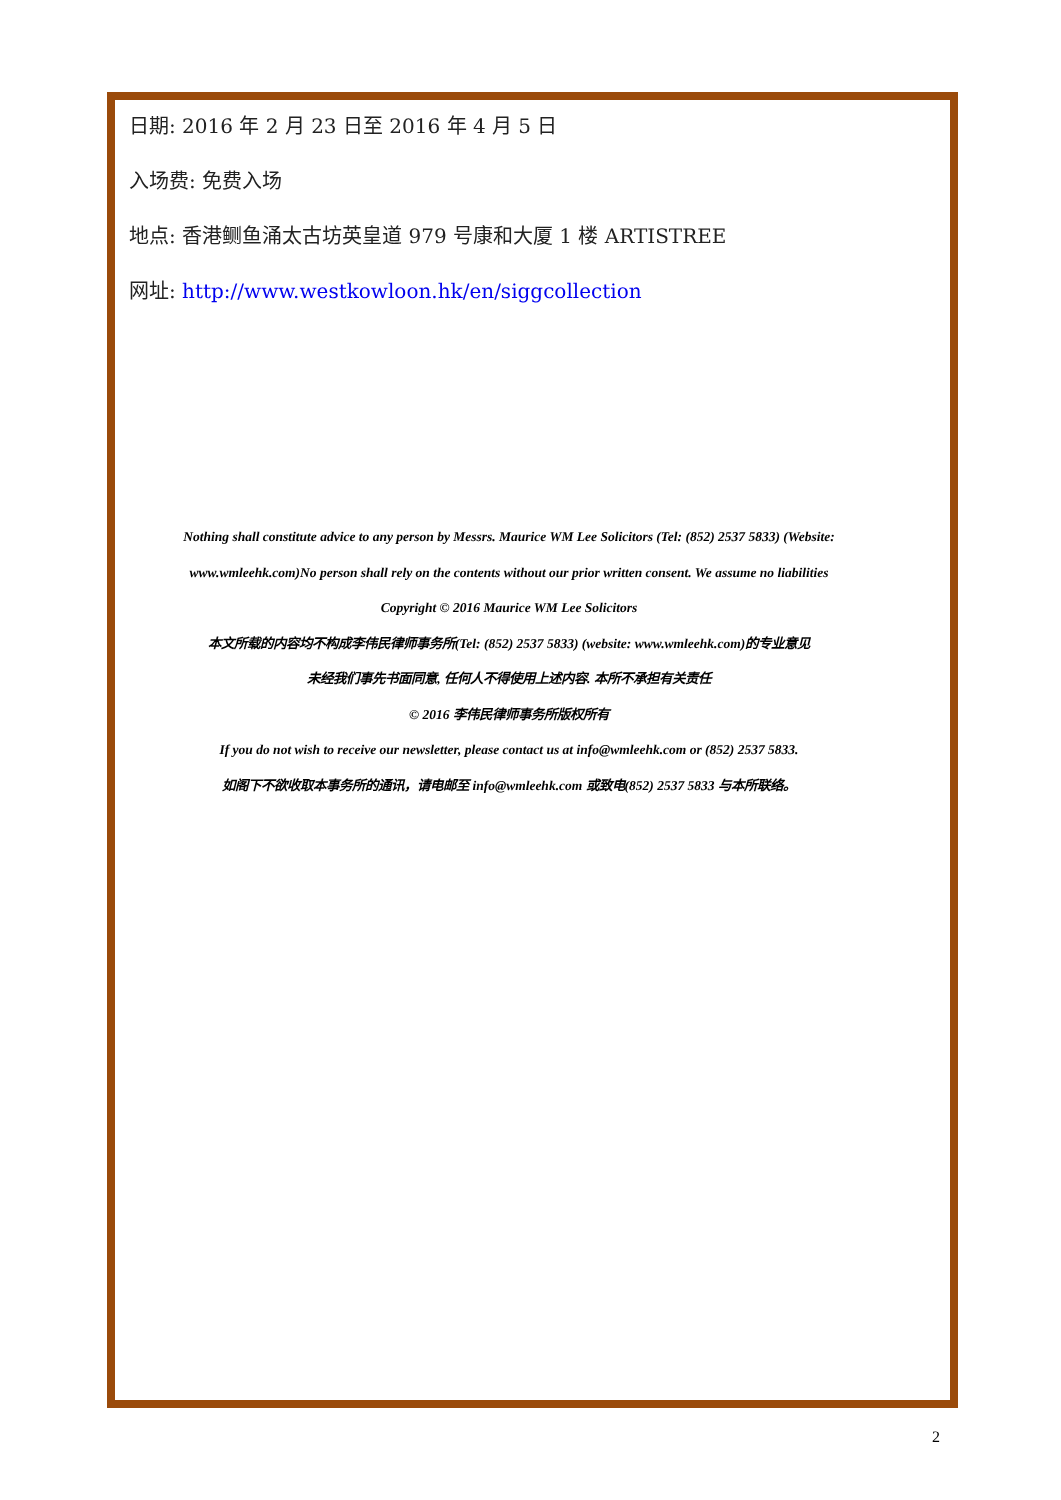日期: 2016 年 2 月 23 日至 2016 年 4 月 5 日
入场费: 免费入场
地点: 香港鲗鱼涌太古坊英皇道 979 号康和大厦 1 楼 ARTISTREE
网址: http://www.westkowloon.hk/en/siggcollection
Nothing shall constitute advice to any person by Messrs. Maurice WM Lee Solicitors (Tel: (852) 2537 5833) (Website:
www.wmleehk.com)No person shall rely on the contents without our prior written consent. We assume no liabilities
Copyright © 2016 Maurice WM Lee Solicitors
本文所载的内容均不构成李伟民律师事务所(Tel: (852) 2537 5833) (website: www.wmleehk.com)的专业意见
未经我们事先书面同意, 任何人不得使用上述内容. 本所不承担有关责任
© 2016 李伟民律师事务所版权所有
If you do not wish to receive our newsletter, please contact us at info@wmleehk.com or (852) 2537 5833.
如阁下不欲收取本事务所的通讯，请电邮至 info@wmleehk.com 或致电(852) 2537 5833 与本所联络。
2